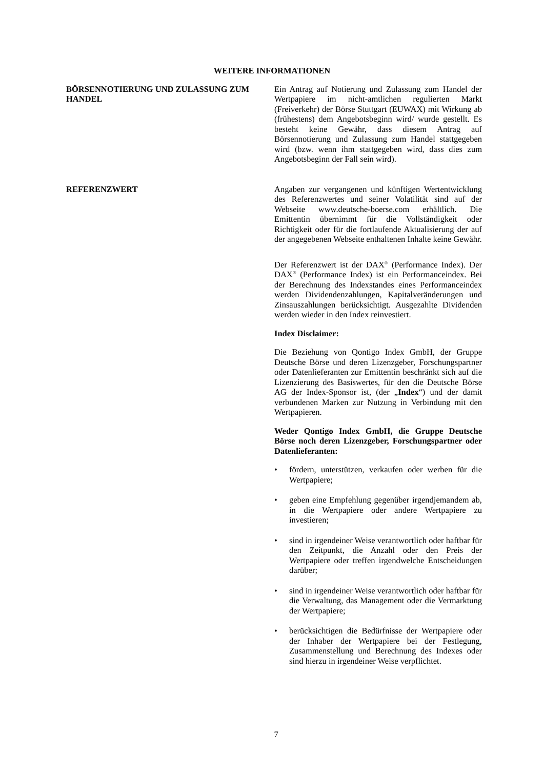WEITERE INFORMATIONEN
BÖRSENNOTIERUNG UND ZULASSUNG ZUM HANDEL Ein Antrag auf Notierung und Zulassung zum Handel der Wertpapiere im nicht-amtlichen regulierten Markt (Freiverkehr) der Börse Stuttgart (EUWAX) mit Wirkung ab (frühestens) dem Angebotsbeginn wird/ wurde gestellt. Es besteht keine Gewähr, dass diesem Antrag auf Börsennotierung und Zulassung zum Handel stattgegeben wird (bzw. wenn ihm stattgegeben wird, dass dies zum Angebotsbeginn der Fall sein wird).
REFERENZWERT Angaben zur vergangenen und künftigen Wertentwicklung des Referenzwertes und seiner Volatilität sind auf der Webseite www.deutsche-boerse.com erhältlich. Die Emittentin übernimmt für die Vollständigkeit oder Richtigkeit oder für die fortlaufende Aktualisierung der auf der angegebenen Webseite enthaltenen Inhalte keine Gewähr.
Der Referenzwert ist der DAX<sup>®</sup> (Performance Index). Der DAX<sup>®</sup> (Performance Index) ist ein Performanceindex. Bei der Berechnung des Indexstandes eines Performanceindex werden Dividendenzahlungen, Kapitalveränderungen und Zinsauszahlungen berücksichtigt. Ausgezahlte Dividenden werden wieder in den Index reinvestiert.
Index Disclaimer:
Die Beziehung von Qontigo Index GmbH, der Gruppe Deutsche Börse und deren Lizenzgeber, Forschungspartner oder Datenlieferanten zur Emittentin beschränkt sich auf die Lizenzierung des Basiswertes, für den die Deutsche Börse AG der Index-Sponsor ist, (der „Index“) und der damit verbundenen Marken zur Nutzung in Verbindung mit den Wertpapieren.
Weder Qontigo Index GmbH, die Gruppe Deutsche Börse noch deren Lizenzgeber, Forschungspartner oder Datenlieferanten:
• fördern, unterstützen, verkaufen oder werben für die Wertpapiere;
• geben eine Empfehlung gegenüber irgendjemandem ab, in die Wertpapiere oder andere Wertpapiere zu investieren;
• sind in irgendeiner Weise verantwortlich oder haftbar für den Zeitpunkt, die Anzahl oder den Preis der Wertpapiere oder treffen irgendwelche Entscheidungen darüber;
• sind in irgendeiner Weise verantwortlich oder haftbar für die Verwaltung, das Management oder die Vermarktung der Wertpapiere;
• berücksichtigen die Bedürfnisse der Wertpapiere oder der Inhaber der Wertpapiere bei der Festlegung, Zusammenstellung und Berechnung des Indexes oder sind hierzu in irgendeiner Weise verpflichtet.
7